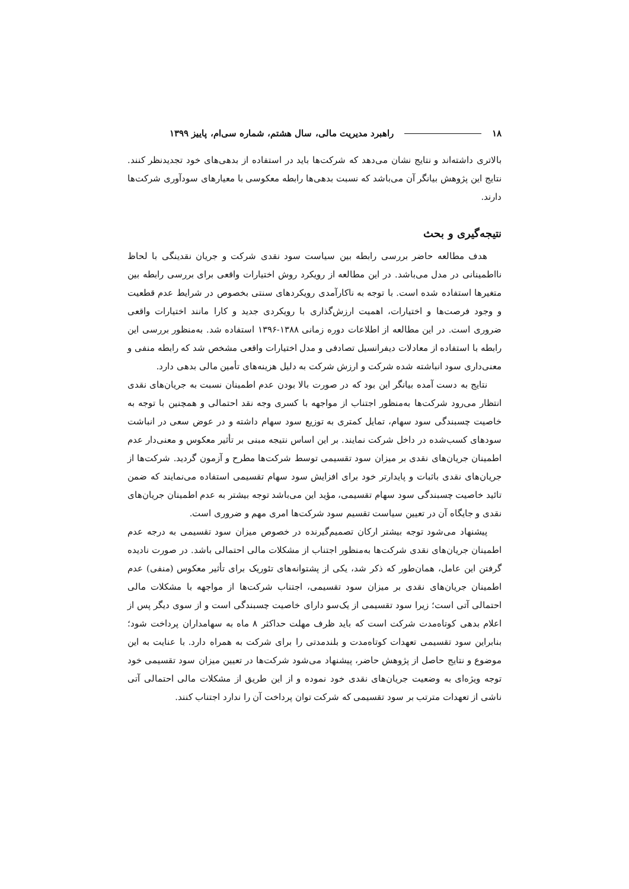۱۸ راهبرد مدیریت مالی، سال هشتم، شماره سی‌ام، پاییز ۱۳۹۹
بالاتری داشته‌اند و نتایج نشان می‌دهد که شرکت‌ها باید در استفاده از بدهی‌های خود تجدیدنظر کنند. نتایج این پژوهش بیانگر آن می‌باشد که نسبت بدهی‌ها رابطه معکوسی با معیارهای سودآوری شرکت‌ها دارند.
نتیجه‌گیری و بحث
هدف مطالعه حاضر بررسی رابطه بین سیاست سود نقدی شرکت و جریان نقدینگی با لحاظ نااطمینانی در مدل می‌باشد. در این مطالعه از رویکرد روش اختیارات واقعی برای بررسی رابطه بین متغیرها استفاده شده است. با توجه به ناکارآمدی رویکردهای سنتی بخصوص در شرایط عدم قطعیت و وجود فرصت‌ها و اختیارات، اهمیت ارزش‌گذاری با رویکردی جدید و کارا مانند اختیارات واقعی ضروری است. در این مطالعه از اطلاعات دوره زمانی ۱۳۸۸-۱۳۹۶ استفاده شد. به‌منظور بررسی این رابطه با استفاده از معادلات دیفرانسیل تصادفی و مدل اختیارات واقعی مشخص شد که رابطه منفی و معنی‌داری سود انباشته شده شرکت و ارزش شرکت به دلیل هزینه‌های تأمین مالی بدهی دارد.
نتایج به دست آمده بیانگر این بود که در صورت بالا بودن عدم اطمینان نسبت به جریان‌های نقدی انتظار می‌رود شرکت‌ها به‌منظور اجتناب از مواجهه با کسری وجه نقد احتمالی و همچنین با توجه به خاصیت چسبندگی سود سهام، تمایل کمتری به توزیع سود سهام داشته و در عوض سعی در انباشت سودهای کسب‌شده در داخل شرکت نمایند. بر این اساس نتیجه مبنی بر تأثیر معکوس و معنی‌دار عدم اطمینان جریان‌های نقدی بر میزان سود تقسیمی توسط شرکت‌ها مطرح و آزمون گردید. شرکت‌ها از جریان‌های نقدی باثبات و پایدارتر خود برای افزایش سود سهام تقسیمی استفاده می‌نمایند که ضمن تائید خاصیت چسبندگی سود سهام تقسیمی، مؤید این می‌باشد توجه بیشتر به عدم اطمینان جریان‌های نقدی و جایگاه آن در تعیین سیاست تقسیم سود شرکت‌ها امری مهم و ضروری است.
پیشنهاد می‌شود توجه بیشتر ارکان تصمیم‌گیرنده در خصوص میزان سود تقسیمی به درجه عدم اطمینان جریان‌های نقدی شرکت‌ها به‌منظور اجتناب از مشکلات مالی احتمالی باشد. در صورت نادیده گرفتن این عامل، همان‌طور که ذکر شد، یکی از پشتوانه‌های تئوریک برای تأثیر معکوس (منفی) عدم اطمینان جریان‌های نقدی بر میزان سود تقسیمی، اجتناب شرکت‌ها از مواجهه با مشکلات مالی احتمالی آتی است؛ زیرا سود تقسیمی از یک‌سو دارای خاصیت چسبندگی است و از سوی دیگر پس از اعلام بدهی کوتاه‌مدت شرکت است که باید ظرف مهلت حداکثر ۸ ماه به سهامداران پرداخت شود؛ بنابراین سود تقسیمی تعهدات کوتاه‌مدت و بلندمدتی را برای شرکت به همراه دارد. با عنایت به این موضوع و نتایج حاصل از پژوهش حاضر، پیشنهاد می‌شود شرکت‌ها در تعیین میزان سود تقسیمی خود توجه ویژه‌ای به وضعیت جریان‌های نقدی خود نموده و از این طریق از مشکلات مالی احتمالی آتی ناشی از تعهدات مترتب بر سود تقسیمی که شرکت توان پرداخت آن را ندارد اجتناب کنند.